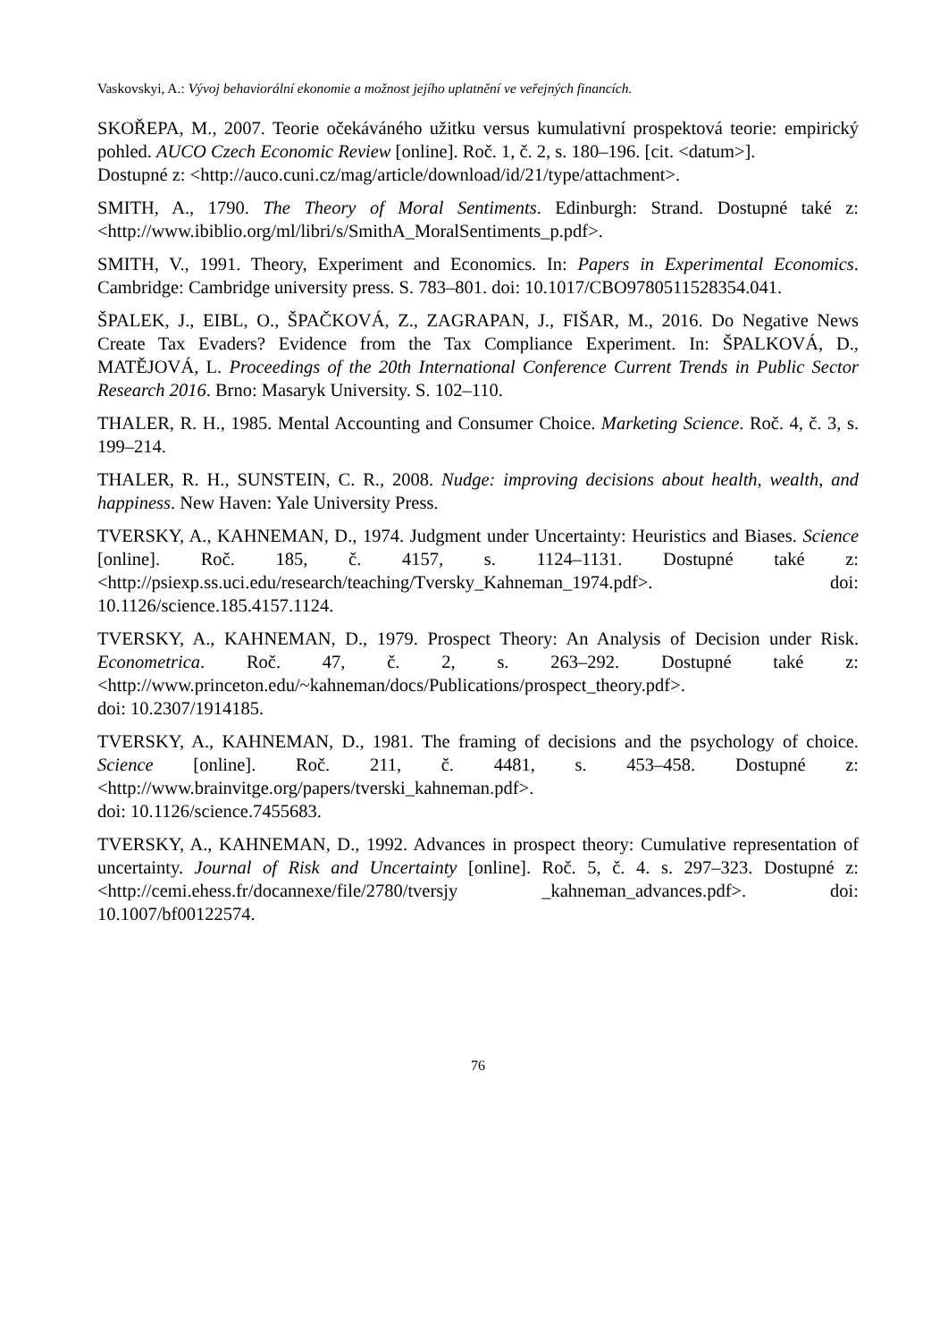Vaskovskyi, A.: Vývoj behaviorální ekonomie a možnost jejího uplatnění ve veřejných financích.
SKOŘEPA, M., 2007. Teorie očekáváného užitku versus kumulativní prospektová teorie: empirický pohled. AUCO Czech Economic Review [online]. Roč. 1, č. 2, s. 180–196. [cit. <datum>].
Dostupné z: <http://auco.cuni.cz/mag/article/download/id/21/type/attachment>.
SMITH, A., 1790. The Theory of Moral Sentiments. Edinburgh: Strand. Dostupné také z: <http://www.ibiblio.org/ml/libri/s/SmithA_MoralSentiments_p.pdf>.
SMITH, V., 1991. Theory, Experiment and Economics. In: Papers in Experimental Economics. Cambridge: Cambridge university press. S. 783–801. doi: 10.1017/CBO9780511528354.041.
ŠPALEK, J., EIBL, O., ŠPAČKOVÁ, Z., ZAGRAPAN, J., FIŠAR, M., 2016. Do Negative News Create Tax Evaders? Evidence from the Tax Compliance Experiment. In: ŠPALKOVÁ, D., MATĚJOVÁ, L. Proceedings of the 20th International Conference Current Trends in Public Sector Research 2016. Brno: Masaryk University. S. 102–110.
THALER, R. H., 1985. Mental Accounting and Consumer Choice. Marketing Science. Roč. 4, č. 3, s. 199–214.
THALER, R. H., SUNSTEIN, C. R., 2008. Nudge: improving decisions about health, wealth, and happiness. New Haven: Yale University Press.
TVERSKY, A., KAHNEMAN, D., 1974. Judgment under Uncertainty: Heuristics and Biases. Science [online]. Roč. 185, č. 4157, s. 1124–1131. Dostupné také z: <http://psiexp.ss.uci.edu/research/teaching/Tversky_Kahneman_1974.pdf>. doi: 10.1126/science.185.4157.1124.
TVERSKY, A., KAHNEMAN, D., 1979. Prospect Theory: An Analysis of Decision under Risk. Econometrica. Roč. 47, č. 2, s. 263–292. Dostupné také z: <http://www.princeton.edu/~kahneman/docs/Publications/prospect_theory.pdf>.
doi: 10.2307/1914185.
TVERSKY, A., KAHNEMAN, D., 1981. The framing of decisions and the psychology of choice. Science [online]. Roč. 211, č. 4481, s. 453–458. Dostupné z: <http://www.brainvitge.org/papers/tverski_kahneman.pdf>.
doi: 10.1126/science.7455683.
TVERSKY, A., KAHNEMAN, D., 1992. Advances in prospect theory: Cumulative representation of uncertainty. Journal of Risk and Uncertainty [online]. Roč. 5, č. 4. s. 297–323. Dostupné z: <http://cemi.ehess.fr/docannexe/file/2780/tversjy _kahneman_advances.pdf>. doi: 10.1007/bf00122574.
76